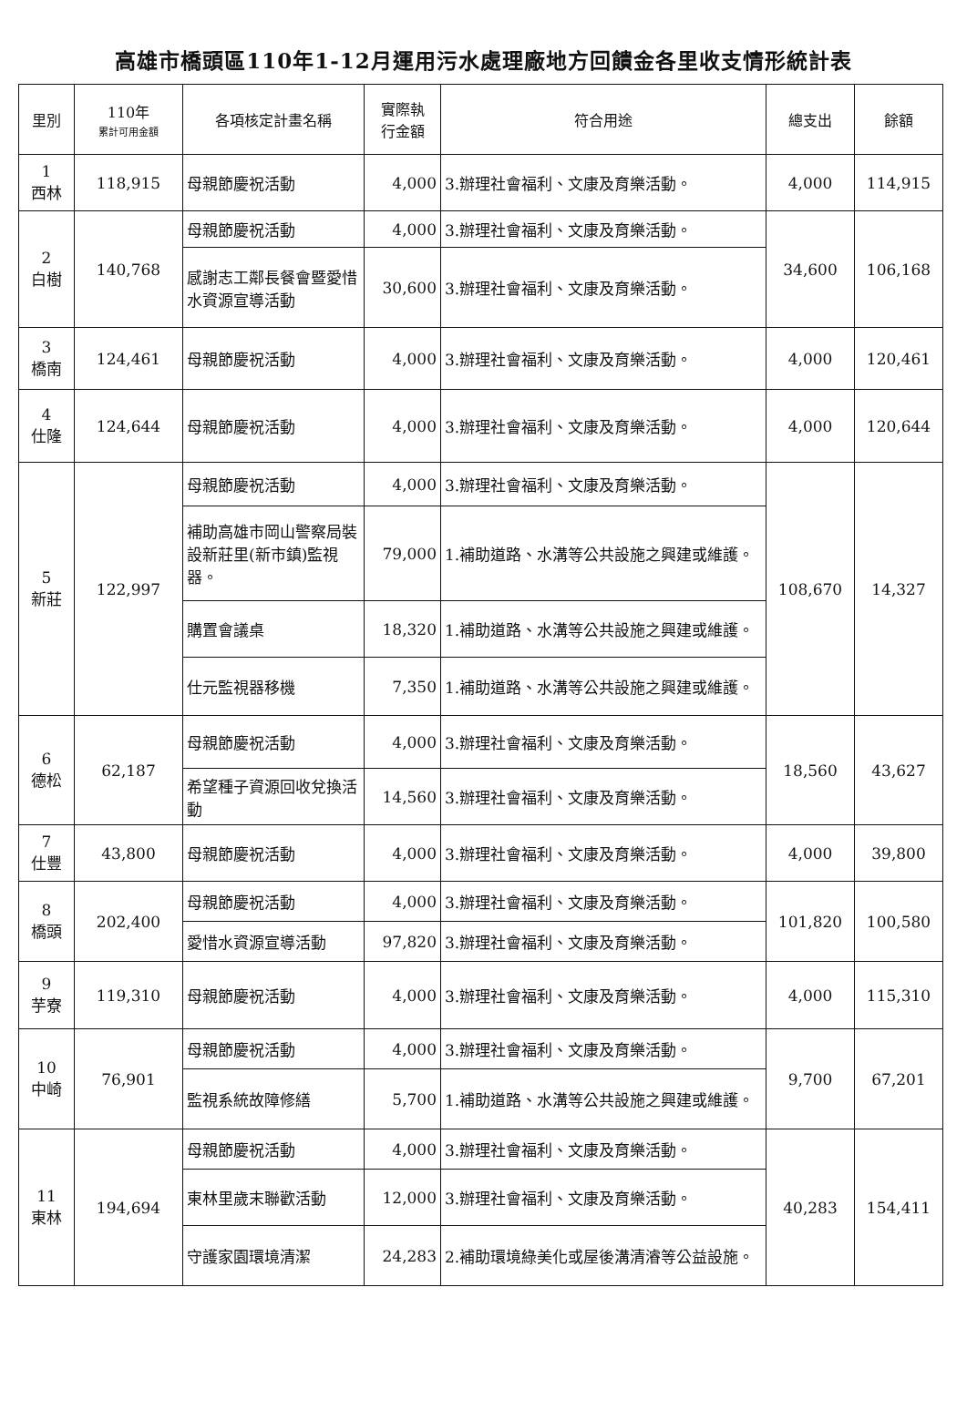高雄市橋頭區110年1-12月運用污水處理廠地方回饋金各里收支情形統計表
| 里別 | 110年 累計可用金額 | 各項核定計畫名稱 | 實際執 行金額 | 符合用途 | 總支出 | 餘額 |
| --- | --- | --- | --- | --- | --- | --- |
| 1 西林 | 118,915 | 母親節慶祝活動 | 4,000 | 3.辦理社會福利、文康及育樂活動。 | 4,000 | 114,915 |
| 2 白樹 | 140,768 | 母親節慶祝活動 | 4,000 | 3.辦理社會福利、文康及育樂活動。 | 34,600 | 106,168 |
| | | 感謝志工鄰長餐會暨愛惜水資源宣導活動 | 30,600 | 3.辦理社會福利、文康及育樂活動。 | | |
| 3 橋南 | 124,461 | 母親節慶祝活動 | 4,000 | 3.辦理社會福利、文康及育樂活動。 | 4,000 | 120,461 |
| 4 仕隆 | 124,644 | 母親節慶祝活動 | 4,000 | 3.辦理社會福利、文康及育樂活動。 | 4,000 | 120,644 |
| 5 新莊 | 122,997 | 母親節慶祝活動 | 4,000 | 3.辦理社會福利、文康及育樂活動。 | 108,670 | 14,327 |
| | | 補助高雄市岡山警察局裝設新莊里(新市鎮)監視器。 | 79,000 | 1.補助道路、水溝等公共設施之興建或維護。 | | |
| | | 購置會議桌 | 18,320 | 1.補助道路、水溝等公共設施之興建或維護。 | | |
| | | 仕元監視器移機 | 7,350 | 1.補助道路、水溝等公共設施之興建或維護。 | | |
| 6 德松 | 62,187 | 母親節慶祝活動 | 4,000 | 3.辦理社會福利、文康及育樂活動。 | 18,560 | 43,627 |
| | | 希望種子資源回收兌換活動 | 14,560 | 3.辦理社會福利、文康及育樂活動。 | | |
| 7 仕豐 | 43,800 | 母親節慶祝活動 | 4,000 | 3.辦理社會福利、文康及育樂活動。 | 4,000 | 39,800 |
| 8 橋頭 | 202,400 | 母親節慶祝活動 | 4,000 | 3.辦理社會福利、文康及育樂活動。 | 101,820 | 100,580 |
| | | 愛惜水資源宣導活動 | 97,820 | 3.辦理社會福利、文康及育樂活動。 | | |
| 9 芋寮 | 119,310 | 母親節慶祝活動 | 4,000 | 3.辦理社會福利、文康及育樂活動。 | 4,000 | 115,310 |
| 10 中崎 | 76,901 | 母親節慶祝活動 | 4,000 | 3.辦理社會福利、文康及育樂活動。 | 9,700 | 67,201 |
| | | 監視系統故障修繕 | 5,700 | 1.補助道路、水溝等公共設施之興建或維護。 | | |
| 11 東林 | 194,694 | 母親節慶祝活動 | 4,000 | 3.辦理社會福利、文康及育樂活動。 | 40,283 | 154,411 |
| | | 東林里歲末聯歡活動 | 12,000 | 3.辦理社會福利、文康及育樂活動。 | | |
| | | 守護家園環境清潔 | 24,283 | 2.補助環境綠美化或屋後溝清濬等公益設施。 | | |